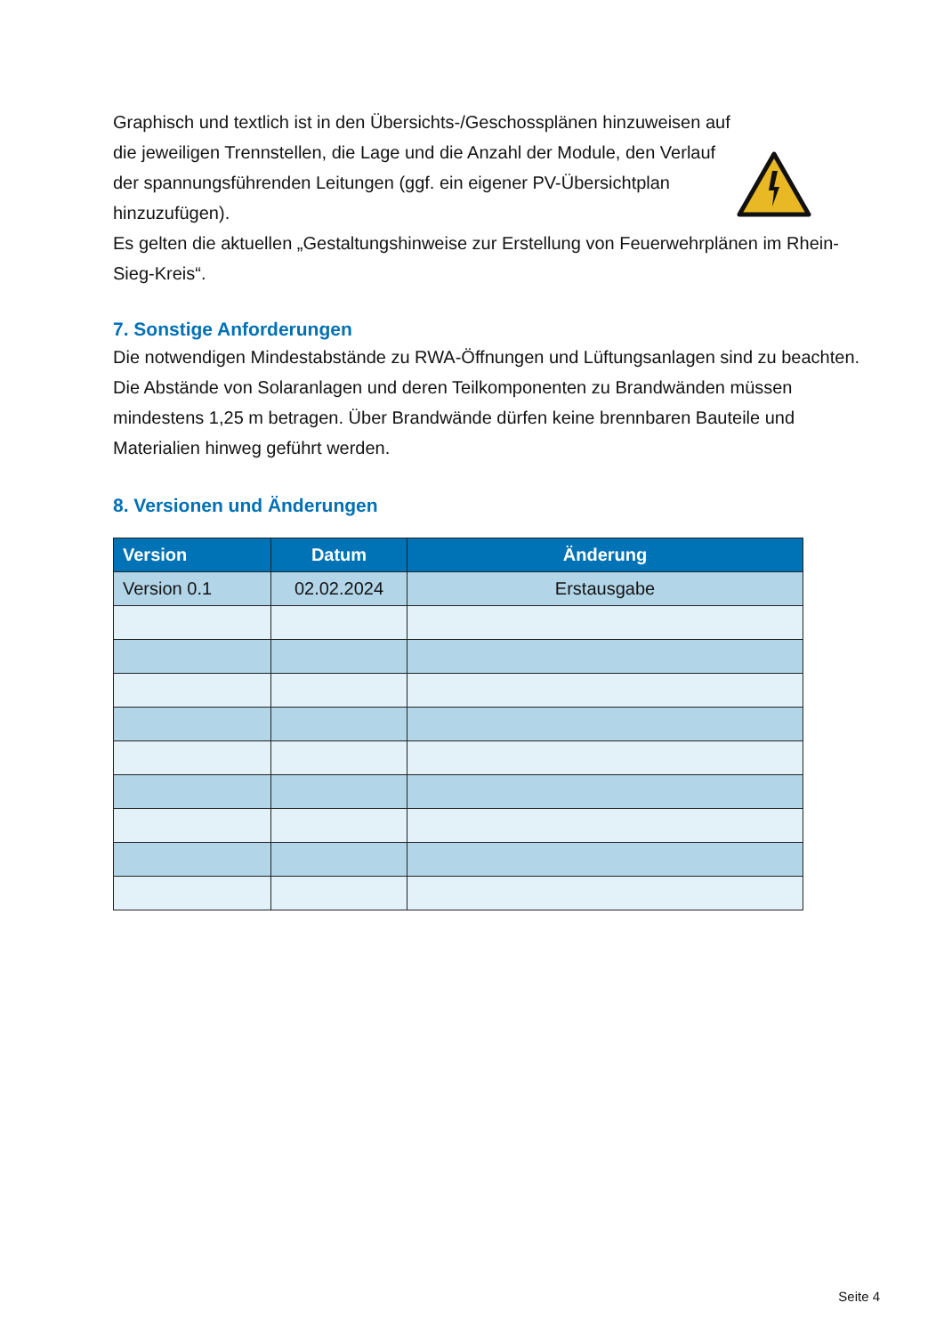Graphisch und textlich ist in den Übersichts-/Geschossplänen hinzuweisen auf die jeweiligen Trennstellen, die Lage und die Anzahl der Module, den Verlauf der spannungsführenden Leitungen (ggf. ein eigener PV-Übersichtplan hinzuzufügen).
Es gelten die aktuellen „Gestaltungshinweise zur Erstellung von Feuerwehrplänen im Rhein-Sieg-Kreis“.
7. Sonstige Anforderungen
Die notwendigen Mindestabstände zu RWA-Öffnungen und Lüftungsanlagen sind zu beachten. Die Abstände von Solaranlagen und deren Teilkomponenten zu Brandwänden müssen mindestens 1,25 m betragen. Über Brandwände dürfen keine brennbaren Bauteile und Materialien hinweg geführt werden.
8. Versionen und Änderungen
| Version | Datum | Änderung |
| --- | --- | --- |
| Version 0.1 | 02.02.2024 | Erstausgabe |
Seite 4